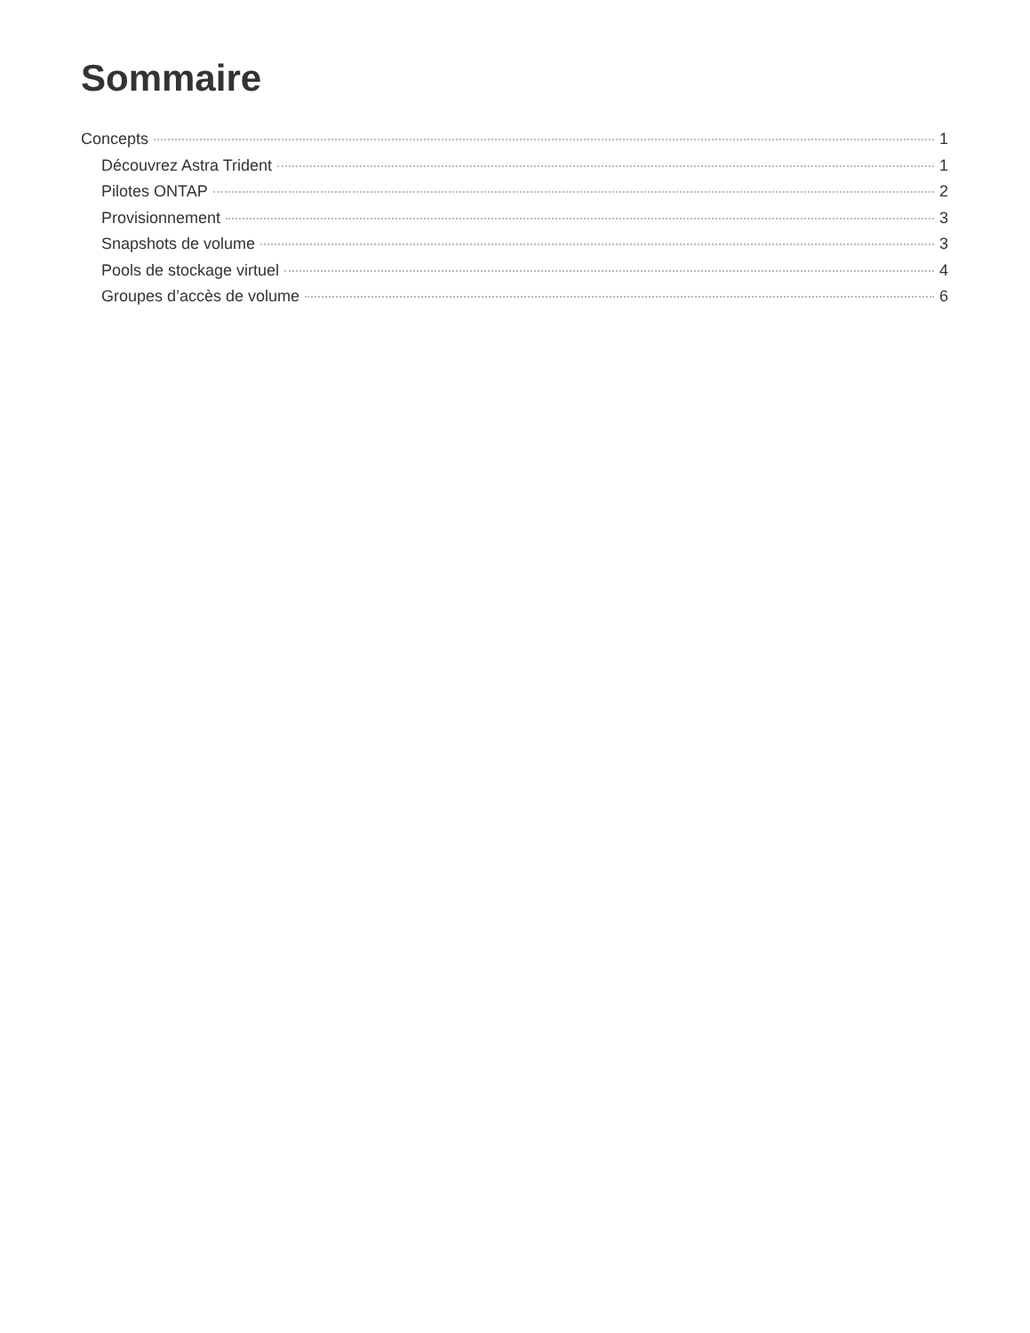Sommaire
Concepts 1
Découvrez Astra Trident 1
Pilotes ONTAP 2
Provisionnement 3
Snapshots de volume 3
Pools de stockage virtuel 4
Groupes d’accès de volume 6